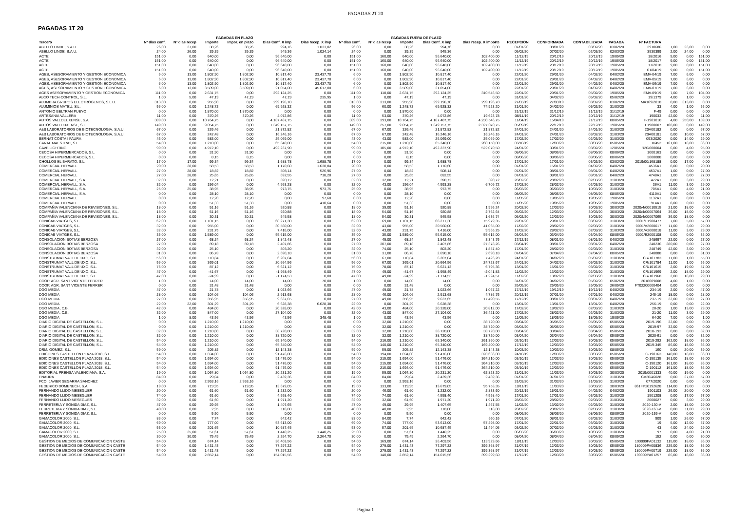PAGADAS 2T 20
PAGADAS 1T 20
| | PAGADAS EN PLAZO | | | | | | PAGADAS FUERA DE PLAZO | | | | | | | | | | | | |
| --- | --- | --- | --- | --- | --- | --- | --- | --- | --- | --- | --- | --- | --- | --- | --- | --- | --- | --- | --- |
| Tercero | Nº dias conf. | Nº dias recep | Importe | Impor. en plazo | Dias Conf. X imp | Dias recep. X imp | Nº dias conf. | Nº dias recep | Importe | Dias Conf. X imp | Dias recep. X importe | RECEPCION | CONFORMADA | CONTABILIZADA | PAGADA | Nº FACTURA | | | |
| ABELLO LINDE, S.A.U. | 26,00 | 27,00 | 38,26 | 38,26 | 994,76 | 1.033,02 | 26,00 | 0,00 | 38,26 | 994,76 | 0,00 | 07/01/20 | 08/01/20 | 03/02/20 | 03/02/20 | 3918686 | 1,00 | 26,00 | 0,00 |
| ABELLO LINDE, S.A.U. | 24,00 | 26,00 | 39,39 | 39,39 | 945,36 | 1.024,14 | 24,00 | 0,00 | 39,39 | 945,36 | 0,00 | 05/02/20 | 07/02/20 | 02/03/20 | 02/03/20 | 3930399 | 2,00 | 24,00 | 0,00 |
| ACTE | 151,00 | 0,00 | 640,00 | 0,00 | 96.640,00 | 0,00 | 151,00 | 160,00 | 640,00 | 96.640,00 | 102.400,00 | 11/12/19 | 20/12/19 | 20/12/19 | 19/05/20 | 18/2016 | 9,00 | 0,00 | 151,00 |
| ACTE | 151,00 | 0,00 | 640,00 | 0,00 | 96.640,00 | 0,00 | 151,00 | 160,00 | 640,00 | 96.640,00 | 102.400,00 | 11/12/19 | 20/12/19 | 20/12/19 | 19/05/20 | 18/2017 | 9,00 | 0,00 | 151,00 |
| ACTE | 151,00 | 0,00 | 640,00 | 0,00 | 96.640,00 | 0,00 | 151,00 | 160,00 | 640,00 | 96.640,00 | 102.400,00 | 11/12/19 | 20/12/19 | 20/12/19 | 19/05/20 | 17/2018 | 9,00 | 0,00 | 151,00 |
| ACTE | 151,00 | 0,00 | 640,00 | 0,00 | 96.640,00 | 0,00 | 151,00 | 160,00 | 640,00 | 96.640,00 | 102.400,00 | 11/12/19 | 20/12/19 | 20/12/19 | 19/05/20 | 01/04/19 | 9,00 | 0,00 | 151,00 |
| AGES, ASESORAMIENTO Y GESTION ECONOMICA | 6,00 | 13,00 | 1.802,90 | 1.802,90 | 10.817,40 | 23.437,70 | 6,00 | 0,00 | 1.802,90 | 10.817,40 | 0,00 | 22/01/20 | 29/01/20 | 04/02/20 | 04/02/20 | EMV-04/19 | 7,00 | 6,00 | 0,00 |
| AGES, ASESORAMIENTO Y GESTION ECONOMICA | 6,00 | 13,00 | 1.802,90 | 1.802,90 | 10.817,40 | 23.437,70 | 6,00 | 0,00 | 1.802,90 | 10.817,40 | 0,00 | 22/01/20 | 29/01/20 | 04/02/20 | 04/02/20 | EMV-05/19 | 7,00 | 6,00 | 0,00 |
| AGES, ASESORAMIENTO Y GESTION ECONOMICA | 6,00 | 13,00 | 1.802,90 | 1.802,90 | 10.817,40 | 23.437,70 | 6,00 | 0,00 | 1.802,90 | 10.817,40 | 0,00 | 22/01/20 | 29/01/20 | 04/02/20 | 04/02/20 | EMV-06/19 | 7,00 | 6,00 | 0,00 |
| AGES, ASESORAMIENTO Y GESTION ECONOMICA | 6,00 | 13,00 | 3.509,00 | 3.509,00 | 21.054,00 | 45.617,00 | 6,00 | 0,00 | 3.509,00 | 21.054,00 | 0,00 | 22/01/20 | 29/01/20 | 04/02/20 | 04/02/20 | EMV-07/19 | 7,00 | 6,00 | 0,00 |
| AGES ASESORAMIENTO Y GESTION ECONOMICA | 111,00 | 0,00 | 2.631,75 | 0,00 | 292.124,25 | 0,00 | 111,00 | 118,00 | 2.631,75 | 292.124,25 | 310.546,50 | 22/01/20 | 29/01/20 | 05/02/20 | 19/05/20 | EMV-09/19 | 7,00 | 7,00 | 104,00 |
| ALCO TECH-CONTROL, S.L. | 1,00 | 5,00 | 47,19 | 47,19 | 47,19 | 235,95 | 1,00 | 0,00 | 47,19 | 47,19 | 0,00 | 31/01/20 | 04/02/20 | 05/02/20 | 05/02/20 | 19/1379 | 4,00 | 1,00 | 0,00 |
| ALUMBRA GRUPOS ELECTROGENOS, S.L.U. | 313,00 | 0,00 | 955,90 | 0,00 | 299.196,70 | 0,00 | 313,00 | 313,00 | 955,90 | 299.196,70 | 299.196,70 | 27/03/19 | 27/03/19 | 03/02/20 | 03/02/20 | MA169/2018 | 0,00 | 313,00 | 0,00 |
| ALUMINIOS MATEU, S.L. | 56,00 | 0,00 | 1.248,72 | 0,00 | 69.928,32 | 0,00 | 56,00 | 60,00 | 1.248,72 | 69.928,32 | 74.923,20 | 31/01/20 | 04/02/20 | 05/02/20 | 31/03/20 | 33 | 4,00 | 1,00 | 55,00 |
| ANTONIO BELTRAN PUEYO | 0,00 | 0,00 | 1.870,00 | 1.870,00 | 0,00 | 0,00 | 0,00 | 0,00 | 1.870,00 | 0,00 | 0,00 | 31/12/19 | 31/12/19 | 31/12/19 | 31/12/19 | F-49 | 0,00 | 0,00 | 0,00 |
| ARTESANIA VALLERA | 11,00 | 0,00 | 370,26 | 370,26 | 4.072,86 | 0,00 | 11,00 | 53,00 | 370,26 | 4.072,86 | 19.623,78 | 08/11/19 | 20/12/19 | 20/12/19 | 31/12/19 | 190033 | 42,00 | 0,00 | 11,00 |
| AUTOS VALLDEUXENSE, S.A. | 389,00 | 0,00 | 10.764,75 | 0,00 | 4.187.487,75 | 0,00 | 389,00 | 393,00 | 10.764,75 | 4.187.487,75 | 4.230.546,75 | 11/04/19 | 15/04/19 | 21/12/19 | 08/05/20 | F-1903010 | 4,00 | 250,00 | 139,00 |
| AUTOS VALLDUXENSE, S.L. | 149,00 | 0,00 | 9.054,75 | 0,00 | 1.349.157,75 | 0,00 | 149,00 | 257,00 | 9.054,75 | 1.349.157,75 | 2.327.070,75 | 05/09/19 | 22/12/19 | 22/12/19 | 19/05/20 | F1908007 | 108,00 | 0,00 | 149,00 |
| A&B LABORATORIOS DE BIOTECNOLOGIA, S.A.U. | 67,00 | 0,00 | 326,46 | 0,00 | 21.872,82 | 0,00 | 67,00 | 67,00 | 326,46 | 21.872,82 | 21.872,82 | 24/01/20 | 24/01/20 | 24/01/20 | 31/03/20 | 20A00182 | 0,00 | 0,00 | 67,00 |
| A&B LABORATORIOS DE BIOTECNOLOGIA, S.A.U. | 67,00 | 0,00 | 242,48 | 0,00 | 16.246,16 | 0,00 | 67,00 | 67,00 | 242,48 | 16.246,16 | 16.246,16 | 24/01/20 | 24/01/20 | 03/02/20 | 31/03/20 | 20A00181 | 0,00 | 10,00 | 57,00 |
| BERNAT COSTA I FAURA | 43,00 | 0,00 | 583,00 | 0,00 | 25.069,00 | 0,00 | 43,00 | 43,00 | 583,00 | 25.069,00 | 25.069,00 | 17/02/20 | 17/02/20 | 02/03/20 | 31/03/20 | 093/2020 | 0,00 | 14,00 | 29,00 |
| CANAL MAESTRAT, S.L. | 54,00 | 0,00 | 1.210,00 | 0,00 | 65.340,00 | 0,00 | 54,00 | 215,00 | 1.210,00 | 65.340,00 | 260.150,00 | 03/10/19 | 12/03/20 | 30/03/20 | 05/05/20 | B/452 | 161,00 | 18,00 | 36,00 |
| CAVE LIGHTING | 99,00 | 0,00 | 4.972,10 | 0,00 | 492.237,90 | 0,00 | 99,00 | 105,00 | 4.972,10 | 492.237,90 | 522.070,50 | 24/01/20 | 30/01/20 | 03/02/20 | 12/05/20 | R20/000004 | 6,00 | 4,00 | 95,00 |
| CECOSA HIPERMERCADOS, S.L. | 0,00 | 0,00 | 31,90 | 31,90 | 0,00 | 0,00 | 0,00 | 0,00 | 31,90 | 0,00 | 0,00 | 08/06/20 | 08/06/20 | 08/06/20 | 08/06/20 | 1000163 | 0,00 | 0,00 | 0,00 |
| CECOSA HIPERMERCADOS, S.L. | 0,00 | 0,00 | 8,15 | 8,15 | 0,00 | 0,00 | 0,00 | 0,00 | 8,15 | 0,00 | 0,00 | 08/06/20 | 08/06/20 | 08/06/20 | 08/06/20 | 3000008 | 0,00 | 0,00 | 0,00 |
| CHOLLOS EL BARATO, S.L. | 17,00 | 17,00 | 99,34 | 99,34 | 1.688,78 | 1.688,78 | 17,00 | 0,00 | 99,34 | 1.688,78 | 0,00 | 17/01/20 | 17/01/20 | 03/02/20 | 03/02/20 | 2019/00/168188 | 0,00 | 17,00 | 0,00 |
| COMERCIAL HERVALL | 20,00 | 28,00 | 58,53 | 58,53 | 1.170,60 | 1.638,84 | 20,00 | 0,00 | 58,53 | 1.170,60 | 0,00 | 07/01/20 | 15/01/20 | 04/02/20 | 04/02/20 | 4536A1 | 8,00 | 0,00 | 20,00 |
| COMERCIAL HERVALL | 27,00 | 28,00 | 18,82 | 18,82 | 508,14 | 526,96 | 27,00 | 0,00 | 18,82 | 508,14 | 0,00 | 07/01/20 | 08/01/20 | 08/01/20 | 04/02/20 | 4537A1 | 1,00 | 0,00 | 27,00 |
| COMERCIAL HERVALL | 27,00 | 28,00 | 25,65 | 25,65 | 692,55 | 718,20 | 27,00 | 0,00 | 25,65 | 692,55 | 0,00 | 07/01/20 | 08/01/20 | 08/01/20 | 04/02/20 | 4748A1 | 1,00 | 0,00 | 27,00 |
| COMERCIAL HERVALL, S.A. | 32,00 | 0,00 | 12,21 | 0,00 | 390,72 | 0,00 | 32,00 | 32,00 | 12,21 | 390,72 | 390,72 | 28/02/20 | 28/02/20 | 02/03/20 | 31/03/20 | 472A1 | 0,00 | 3,00 | 29,00 |
| COMERCIAL HERVALL, S.A. | 32,00 | 0,00 | 156,04 | 0,00 | 4.993,28 | 0,00 | 32,00 | 43,00 | 156,04 | 4.993,28 | 6.709,72 | 17/02/20 | 28/02/20 | 02/03/20 | 31/03/20 | 36A1 | 11,00 | 3,00 | 29,00 |
| COMERCIAL HERVALL, S.A. | 25,00 | 25,00 | 38,95 | 38,95 | 973,75 | 973,75 | 25,00 | 0,00 | 38,95 | 973,75 | 0,00 | 06/03/20 | 06/03/20 | 10/03/20 | 31/03/20 | 705A1 | 0,00 | 4,00 | 21,00 |
| COMERCIAL HERVALL, S.A. | 0,00 | 0,00 | 28,10 | 28,10 | 0,00 | 0,00 | 0,00 | 0,00 | 28,10 | 0,00 | 0,00 | 08/05/20 | 08/05/20 | 08/05/20 | 08/05/20 | 4110A1 | 0,00 | 0,00 | 0,00 |
| COMERCIAL HERVALL | 0,00 | 8,00 | 12,20 | 12,20 | 0,00 | 97,60 | 0,00 | 0,00 | 12,20 | 0,00 | 0,00 | 11/05/20 | 19/05/20 | 19/05/20 | 19/05/20 | 1132A1 | 8,00 | 0,00 | 0,00 |
| COMERCIAL HERVALL | 0,00 | 8,00 | 51,33 | 51,33 | 0,00 | 410,64 | 0,00 | 0,00 | 51,33 | 0,00 | 0,00 | 11/05/20 | 19/05/20 | 19/05/20 | 19/05/20 | 914A1 | 8,00 | 0,00 | 0,00 |
| COMPAÑIA VALENCIANA DE REVISIONES, S.L. | 18,00 | 0,00 | 51,16 | 51,16 | 920,88 | 0,00 | 18,00 | 39,00 | 51,16 | 920,88 | 1.995,24 | 20/02/20 | 12/03/20 | 30/03/20 | 30/03/20 | 2020/4/00010515 | 21,00 | 18,00 | 0,00 |
| COMPAÑIA VALENCIANA DE REVISIONES, S.L. | 18,00 | 0,00 | 51,16 | 51,16 | 920,88 | 0,00 | 18,00 | 54,00 | 51,16 | 920,88 | 2.762,64 | 05/02/20 | 12/03/20 | 30/03/20 | 30/03/20 | 2020/4/00007064 | 36,00 | 18,00 | 0,00 |
| COMPAÑIA VALENCIANA DE REVISIONES, S.L. | 18,00 | 0,00 | 30,31 | 30,31 | 545,58 | 0,00 | 18,00 | 54,00 | 30,31 | 545,58 | 1.636,74 | 05/02/20 | 12/03/20 | 30/03/20 | 30/03/20 | 2020/4/00007065 | 36,00 | 18,00 | 0,00 |
| CONICAB VIATGES, S.L. | 62,00 | 0,00 | 1.101,15 | 0,00 | 68.271,30 | 0,00 | 62,00 | 69,00 | 1.101,15 | 68.271,30 | 75.979,35 | 22/01/20 | 29/01/20 | 03/02/20 | 31/03/20 | 0001/E1900477 | 7,00 | 5,00 | 57,00 |
| CONICAB VIATGES, S.L. | 32,00 | 0,00 | 955,00 | 0,00 | 30.560,00 | 0,00 | 32,00 | 43,00 | 955,00 | 30.560,00 | 41.065,00 | 17/02/20 | 28/02/20 | 02/03/20 | 31/03/20 | 0001/V2000017 | 11,00 | 3,00 | 29,00 |
| CONICAB VIATGES, S.L. | 32,00 | 0,00 | 231,75 | 0,00 | 7.416,00 | 0,00 | 32,00 | 43,00 | 231,75 | 7.416,00 | 9.965,25 | 17/02/20 | 28/02/20 | 02/03/20 | 31/03/20 | 0001/V2000018 | 11,00 | 3,00 | 29,00 |
| CONICAB VIATGES, S.L. | 35,00 | 0,00 | 1.589,00 | 0,00 | 55.615,00 | 0,00 | 35,00 | 35,00 | 1.589,00 | 55.615,00 | 55.615,00 | 03/04/20 | 03/04/20 | 03/04/20 | 08/05/20 | 0001/E2000108 | 0,00 | 0,00 | 35,00 |
| CONSOLACION BOTIAS BERZOSA | 27,00 | 0,00 | 68,24 | 68,24 | 1.842,48 | 0,00 | 27,00 | 49,00 | 68,24 | 1.842,48 | 3.343,76 | 17/12/19 | 08/01/20 | 08/01/20 | 04/02/20 | 248697 | 22,00 | 0,00 | 27,00 |
| CONSOLACION BOTIAS BERZOSA | 27,00 | 0,00 | 89,18 | 89,18 | 2.407,86 | 0,00 | 27,00 | 307,00 | 89,18 | 2.407,86 | 27.378,26 | 03/04/19 | 08/01/20 | 08/01/20 | 04/02/20 | 248236 | 280,00 | 0,00 | 27,00 |
| CONSOLACION BOTIAS BERZOSA | 32,00 | 0,00 | 25,10 | 0,00 | 803,20 | 0,00 | 32,00 | 74,00 | 25,10 | 803,20 | 1.857,40 | 17/01/20 | 28/02/20 | 02/03/20 | 31/03/20 | 248749 | 42,00 | 3,00 | 29,00 |
| CONSOLACION BOTIAS BERZOSA | 31,00 | 0,00 | 86,78 | 0,00 | 2.690,18 | 0,00 | 31,00 | 31,00 | 86,78 | 2.690,18 | 2.690,18 | 07/04/20 | 07/04/20 | 07/04/20 | 08/05/20 | 248888 | 0,00 | 0,00 | 31,00 |
| CONSTRUMAT VALL DE UXO, S.L. | 56,00 | 0,00 | 110,84 | 0,00 | 6.207,04 | 0,00 | 56,00 | 67,00 | 110,84 | 6.207,04 | 7.426,28 | 24/01/20 | 04/02/20 | 05/02/20 | 31/03/20 | CR/101783 | 11,00 | 1,00 | 55,00 |
| CONSTRUMAT VALL DE UXO, S.L. | 56,00 | 0,00 | 369,01 | 0,00 | 20.664,56 | 0,00 | 56,00 | 67,00 | 369,01 | 20.664,56 | 24.723,67 | 24/01/20 | 04/02/20 | 05/02/20 | 31/03/20 | CR/101784 | 11,00 | 1,00 | 55,00 |
| CONSTRUMAT VALL DE UXO, S.L. | 76,00 | 0,00 | 87,12 | 0,00 | 6.621,12 | 0,00 | 76,00 | 78,00 | 87,12 | 6.621,12 | 6.795,36 | 13/01/20 | 15/01/20 | 03/02/20 | 31/03/20 | CR/101615 | 2,00 | 19,00 | 57,00 |
| CONSTRUMAT VALL DE UXO, S.L. | 47,00 | 0,00 | -41,67 | 0,00 | -1.958,49 | 0,00 | 47,00 | 49,00 | -41,67 | -1.958,49 | -2.041,83 | 11/02/20 | 13/02/20 | 02/03/20 | 31/03/20 | CR/101969 | 2,00 | 18,00 | 29,00 |
| CONSTRUMAT VALL DE UXO, S.L. | 47,00 | 0,00 | -24,99 | 0,00 | -1.174,53 | 0,00 | 47,00 | 49,00 | -24,99 | -1.174,53 | -1.224,51 | 11/02/20 | 13/02/20 | 02/03/20 | 31/03/20 | CR/101968 | 2,00 | 18,00 | 29,00 |
| COOP. AGR. SANT VICENTE FERRER | 1,00 | 5,00 | 14,00 | 14,00 | 14,00 | 70,00 | 1,00 | 0,00 | 14,00 | 14,00 | 0,00 | 31/01/20 | 04/02/20 | 05/02/20 | 05/02/20 | 2018009008 | 4,00 | 1,00 | 0,00 |
| COOP. AGR. SANT VICENTE FERRER | 0,00 | 0,00 | 31,48 | 31,48 | 0,00 | 0,00 | 0,00 | 0,00 | 31,48 | 0,00 | 0,00 | 26/05/20 | 26/05/20 | 26/05/20 | 26/05/20 | FT02200000404 | 0,00 | 0,00 | 0,00 |
| DGO MEDIA | 47,00 | 0,00 | 21,78 | 0,00 | 1.023,66 | 0,00 | 47,00 | 49,00 | 21,78 | 1.023,66 | 1.067,22 | 17/12/19 | 19/12/19 | 19/12/19 | 04/02/20 | 234-19 | 2,00 | 0,00 | 47,00 |
| DGO MEDIA | 28,00 | 0,00 | 104,06 | 104,06 | 2.913,68 | 0,00 | 28,00 | 46,00 | 104,06 | 2.913,68 | 4.786,76 | 20/12/19 | 07/01/20 | 07/01/20 | 04/02/20 | 245-19 | 18,00 | 0,00 | 28,00 |
| DGO MEDIA | 27,00 | 0,00 | 356,95 | 356,95 | 9.637,65 | 0,00 | 27,00 | 49,00 | 356,95 | 9.637,65 | 17.490,55 | 17/12/19 | 08/01/20 | 08/01/20 | 04/02/20 | 237-19 | 22,00 | 0,00 | 27,00 |
| DGO MEDIA | 22,00 | 22,00 | 301,29 | 301,29 | 6.628,38 | 6.628,38 | 22,00 | 0,00 | 301,29 | 6.628,38 | 0,00 | 13/01/20 | 13/01/20 | 13/01/20 | 04/02/20 | 256-19 | 0,00 | 0,00 | 22,00 |
| DGO MEDIA, C.B. | 42,00 | 0,00 | 484,00 | 0,00 | 20.328,00 | 0,00 | 42,00 | 43,00 | 484,00 | 20.328,00 | 20.812,00 | 17/02/20 | 18/02/20 | 02/03/20 | 31/03/20 | 20-20 | 1,00 | 13,00 | 29,00 |
| DGO MEDIA, C.B. | 32,00 | 0,00 | 847,00 | 0,00 | 27.104,00 | 0,00 | 32,00 | 43,00 | 847,00 | 27.104,00 | 36.421,00 | 17/02/20 | 28/02/20 | 02/03/20 | 31/03/20 | 21-20 | 11,00 | 3,00 | 29,00 |
| DGO MEDIA | 1,00 | 8,00 | 43,56 | 43,56 | 43,56 | 348,48 | 1,00 | 0,00 | 43,56 | 43,56 | 0,00 | 11/05/20 | 18/05/20 | 18/05/20 | 19/05/20 | 64-20 | 7,00 | 0,00 | 1,00 |
| DIARIO DIGITAL DE CASTELLON, S.L. | 0,00 | 0,00 | 1.210,00 | 1.210,00 | 0,00 | 0,00 | 0,00 | 32,00 | 1.210,00 | 0,00 | 38.720,00 | 03/04/20 | 05/05/20 | 05/05/20 | 05/05/20 | 2019-196 | 32,00 | 0,00 | 0,00 |
| DIARIO DIGITAL DE CASTELLON, S.L. | 0,00 | 0,00 | 1.210,00 | 1.210,00 | 0,00 | 0,00 | 0,00 | 32,00 | 1.210,00 | 0,00 | 38.720,00 | 03/04/20 | 05/05/20 | 05/05/20 | 05/05/20 | 2019-97 | 32,00 | 0,00 | 0,00 |
| DIARIO DIGITAL DE CASTELLON, S.L. | 32,00 | 0,00 | 1.210,00 | 0,00 | 38.720,00 | 0,00 | 32,00 | 32,00 | 1.210,00 | 38.720,00 | 38.720,00 | 03/04/20 | 03/04/20 | 03/04/20 | 05/05/20 | 2018-193 | 0,00 | 0,00 | 32,00 |
| DIARIO DIGITAL DE CASTELLON, S.L. | 32,00 | 0,00 | 1.210,00 | 0,00 | 38.720,00 | 0,00 | 32,00 | 32,00 | 1.210,00 | 38.720,00 | 38.720,00 | 03/04/20 | 03/04/20 | 03/04/20 | 05/05/20 | 2020-61 | 0,00 | 0,00 | 32,00 |
| DIARIO DIGITAL DE CASTELLON, S.L. | 54,00 | 0,00 | 1.210,00 | 0,00 | 65.340,00 | 0,00 | 54,00 | 216,00 | 1.210,00 | 65.340,00 | 261.360,00 | 02/10/19 | 12/03/20 | 30/03/20 | 05/05/20 | 2019-292 | 162,00 | 18,00 | 36,00 |
| DIARIO DIGITAL DE CASTELLON, S.L. | 54,00 | 0,00 | 1.210,00 | 0,00 | 65.340,00 | 0,00 | 54,00 | 140,00 | 1.210,00 | 65.340,00 | 169.400,00 | 17/12/19 | 12/03/20 | 30/03/20 | 05/05/20 | 2019-345 | 86,00 | 18,00 | 36,00 |
| DRM. GOMEZ, S.L. | 59,00 | 0,00 | 205,82 | 0,00 | 12.143,38 | 0,00 | 59,00 | 59,00 | 205,82 | 12.143,38 | 12.143,38 | 10/03/20 | 10/03/20 | 30/03/20 | 08/05/20 | 160 | 0,00 | 20,00 | 39,00 |
| EDICIONES CASTELLON PLAZA 2018, S.L. | 54,00 | 0,00 | 1.694,00 | 0,00 | 91.476,00 | 0,00 | 54,00 | 194,00 | 1.694,00 | 91.476,00 | 328.636,00 | 24/10/19 | 12/03/20 | 30/03/20 | 05/05/20 | C-190163 | 140,00 | 18,00 | 36,00 |
| EDICIONES CASTELLON PLAZA 2018, S.L. | 54,00 | 0,00 | 1.694,00 | 0,00 | 91.476,00 | 0,00 | 54,00 | 215,00 | 1.694,00 | 91.476,00 | 364.210,00 | 03/10/19 | 12/03/20 | 30/03/20 | 05/05/20 | C-190135 | 161,00 | 18,00 | 36,00 |
| EDICIONES CASTELLON PLAZA 2018, S.L. | 54,00 | 0,00 | 1.694,00 | 0,00 | 91.476,00 | 0,00 | 54,00 | 215,00 | 1.694,00 | 91.476,00 | 364.210,00 | 03/10/19 | 12/03/20 | 30/03/20 | 05/05/20 | C-190120 | 161,00 | 18,00 | 36,00 |
| EDICIONES CASTELLON PLAZA 2018, S.L. | 54,00 | 0,00 | 1.694,00 | 0,00 | 91.476,00 | 0,00 | 54,00 | 215,00 | 1.694,00 | 91.476,00 | 364.210,00 | 03/10/19 | 12/03/20 | 30/03/20 | 05/05/20 | C-190112 | 161,00 | 18,00 | 36,00 |
| EDITORIAL PRENSA VALENCIANA, S.A. | 19,00 | 0,00 | 1.064,80 | 1.064,80 | 20.231,20 | 0,00 | 19,00 | 59,00 | 1.064,80 | 20.231,20 | 62.823,20 | 31/01/20 | 11/03/20 | 30/03/20 | 30/03/20 | 2019/0001333 | 40,00 | 19,00 | 0,00 |
| ENAURA | 84,00 | 0,00 | 29,04 | 0,00 | 2.439,36 | 0,00 | 84,00 | 84,00 | 29,04 | 2.439,36 | 2.439,36 | 07/01/20 | 07/01/20 | 03/02/20 | 31/03/20 | CV20/46028 | 0,00 | 27,00 | 57,00 |
| FCO. JAVIER SEGARRA SANCHEZ | 0,00 | 0,00 | 2.953,16 | 2.953,16 | 0,00 | 0,00 | 0,00 | 0,00 | 2.953,16 | 0,00 | 0,00 | 31/03/20 | 31/03/20 | 31/03/20 | 31/03/20 | 077/2020 | 0,00 | 0,00 | 0,00 |
| FEDERICO DOMENECH, S.A. | 19,00 | 0,00 | 719,95 | 719,95 | 13.679,05 | 0,00 | 19,00 | 133,00 | 719,95 | 13.679,05 | 95.753,35 | 18/11/19 | 11/03/20 | 30/03/20 | 30/03/20 | 861FP20192628 | 114,00 | 19,00 | 0,00 |
| FERNANDO LLIDO MESEGUER | 20,00 | 0,00 | 61,60 | 61,60 | 1.232,00 | 0,00 | 20,00 | 46,00 | 61,60 | 1.232,00 | 2.833,60 | 20/12/19 | 15/01/20 | 04/02/20 | 04/02/20 | 1901103 | 26,00 | 20,00 | 0,00 |
| FERNANDO LLIDO MESEGUER | 74,00 | 0,00 | 61,60 | 0,00 | 4.558,40 | 0,00 | 74,00 | 74,00 | 61,60 | 4.558,40 | 4.558,40 | 17/01/20 | 17/01/20 | 03/02/20 | 31/03/20 | 1901208 | 0,00 | 17,00 | 57,00 |
| FERNANDO LLIDO MESEGUER | 32,00 | 0,00 | 61,60 | 0,00 | 1.971,20 | 0,00 | 32,00 | 32,00 | 61,60 | 1.971,20 | 1.971,20 | 28/02/20 | 28/02/20 | 02/03/20 | 31/03/20 | 2000027 | 0,00 | 3,00 | 29,00 |
| FERRETERIA Y SONIDA DIAZ, S.L. | 47,00 | 0,00 | 29,95 | 0,00 | 1.407,65 | 0,00 | 47,00 | 49,00 | 29,95 | 1.407,65 | 1.467,55 | 11/02/20 | 13/02/20 | 02/03/20 | 31/03/20 | 2020-130-V | 2,00 | 18,00 | 29,00 |
| FERRETERIA Y SONIDA DIAZ, S.L. | 40,00 | 0,00 | 2,95 | 0,00 | 118,00 | 0,00 | 40,00 | 40,00 | 2,95 | 118,00 | 118,00 | 20/02/20 | 20/02/20 | 02/03/20 | 31/03/20 | 2020-163-V | 0,00 | 11,00 | 29,00 |
| FERRETERIA Y SONIDA DIAZ, S.L. | 0,00 | 0,00 | 5,50 | 5,50 | 0,00 | 0,00 | 0,00 | 0,00 | 5,50 | 0,00 | 0,00 | 08/06/20 | 08/06/20 | 08/06/20 | 08/06/20 | 2020-159-V | 0,00 | 0,00 | 0,00 |
| GAMACOLOR 2000, S.L. | 83,00 | 0,00 | 7,74 | 0,00 | 642,42 | 0,00 | 83,00 | 84,00 | 7,74 | 642,42 | 650,16 | 07/01/20 | 08/01/20 | 03/02/20 | 31/03/20 | 909 | 1,00 | 26,00 | 57,00 |
| GAMACOLOR 2000, S.L. | 69,00 | 0,00 | 777,00 | 0,00 | 53.613,00 | 0,00 | 69,00 | 74,00 | 777,00 | 53.613,00 | 57.498,00 | 17/01/20 | 22/01/20 | 03/02/20 | 31/03/20 | 19 | 5,00 | 12,00 | 57,00 |
| GAMACOLOR 2000, S.L. | 53,00 | 0,00 | 201,65 | 0,00 | 10.687,45 | 0,00 | 53,00 | 57,00 | 201,65 | 10.687,45 | 11.494,05 | 03/02/20 | 07/02/20 | 02/03/20 | 31/03/20 | 43 | 4,00 | 24,00 | 29,00 |
| GAMACOLOR 2000, S.L. | 25,00 | 25,00 | 57,61 | 57,61 | 1.440,25 | 1.440,25 | 25,00 | 0,00 | 57,61 | 1.440,25 | 0,00 | 06/03/20 | 06/03/20 | 10/03/20 | 31/03/20 | 97 | 0,00 | 4,00 | 21,00 |
| GAMACOLOR 2000, S.L. | 30,00 | 30,00 | 75,49 | 75,49 | 2.264,70 | 2.264,70 | 30,00 | 0,00 | 75,49 | 2.264,70 | 0,00 | 08/04/20 | 08/04/20 | 08/04/20 | 08/05/20 | 152 | 0,00 | 0,00 | 30,00 |
| GESTION DE MEDIOS DE COMUNICACION CASTE | 54,00 | 0,00 | 674,14 | 0,00 | 36.403,56 | 0,00 | 54,00 | 169,00 | 674,14 | 36.403,56 | 113.929,66 | 18/11/19 | 12/03/20 | 30/03/20 | 05/05/20 | 190009PA01132 | 115,00 | 18,00 | 36,00 |
| GESTION DE MEDIOS DE COMUNICACION CASTE | 54,00 | 0,00 | 1.431,43 | 0,00 | 77.297,22 | 0,00 | 54,00 | 279,00 | 1.431,43 | 77.297,22 | 399.368,97 | 31/07/19 | 12/03/20 | 30/03/20 | 05/05/20 | 180009PA00836 | 225,00 | 18,00 | 36,00 |
| GESTION DE MEDIOS DE COMUNICACION CASTE | 54,00 | 0,00 | 1.431,43 | 0,00 | 77.297,22 | 0,00 | 54,00 | 279,00 | 1.431,43 | 77.297,22 | 399.368,97 | 31/07/19 | 12/03/20 | 30/03/20 | 05/05/20 | 180009PA00719 | 225,00 | 18,00 | 36,00 |
| GESTION DE MEDIOS DE COMUNICACION CASTE | 54,00 | 0,00 | 2.852,14 | 0,00 | 154.015,56 | 0,00 | 54,00 | 140,00 | 2.852,14 | 154.015,56 | 399.299,60 | 17/12/19 | 12/03/20 | 30/03/20 | 05/05/20 | 190009PA01257 | 86,00 | 18,00 | 36,00 |
Página 1